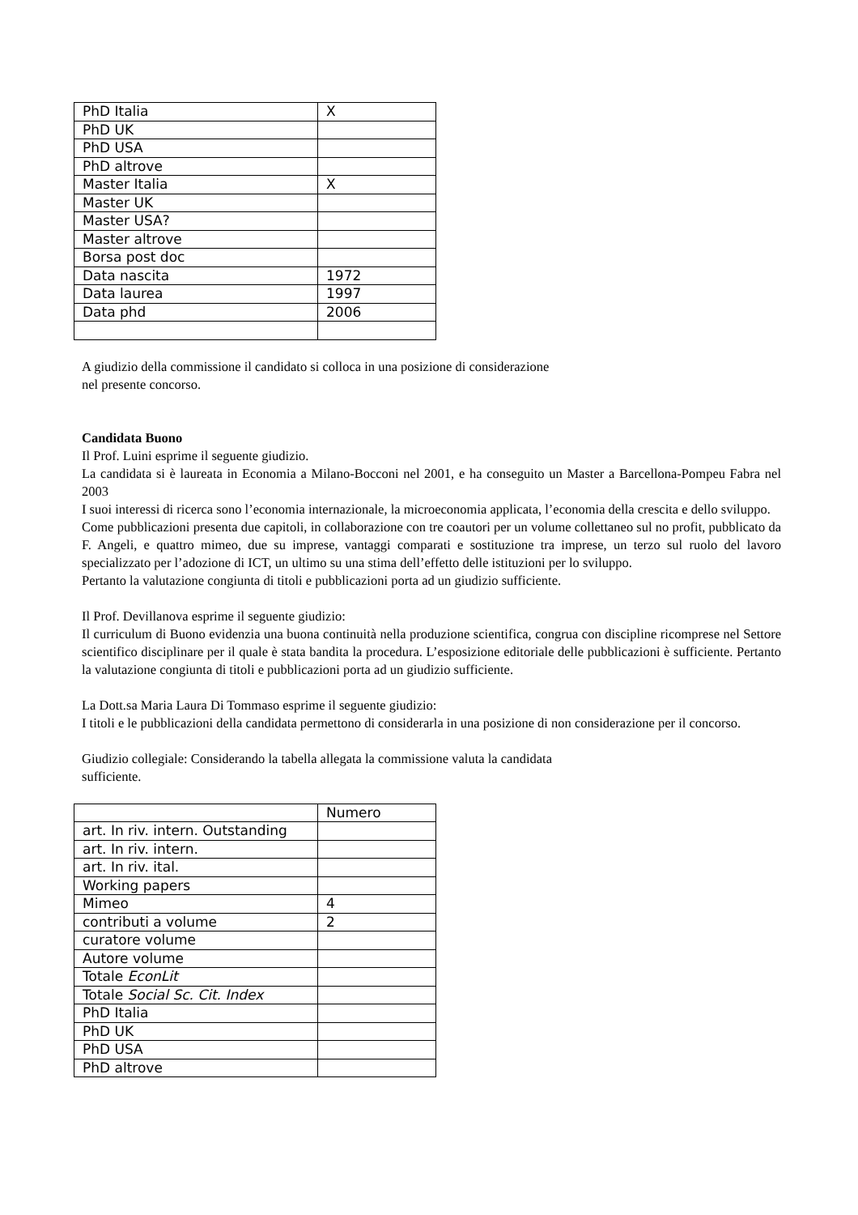| PhD Italia | X |
| PhD UK | |
| PhD USA | |
| PhD altrove | |
| Master Italia | X |
| Master UK | |
| Master USA? | |
| Master altrove | |
| Borsa post doc | |
| Data nascita | 1972 |
| Data laurea | 1997 |
| Data phd | 2006 |
A giudizio della commissione il candidato si colloca in una posizione di considerazione
nel presente concorso.
Candidata Buono
Il Prof. Luini esprime il seguente giudizio.
La candidata si è laureata in Economia a Milano-Bocconi nel 2001, e ha conseguito un Master a Barcellona-Pompeu Fabra nel 2003
I suoi interessi di ricerca sono l’economia internazionale, la microeconomia applicata, l’economia della crescita e dello sviluppo.
Come pubblicazioni presenta due capitoli, in collaborazione con tre coautori per un volume collettaneo sul no profit, pubblicato da F. Angeli, e quattro mimeo, due su imprese, vantaggi comparati e sostituzione tra imprese, un terzo sul ruolo del lavoro specializzato per l’adozione di ICT, un ultimo su una stima dell’effetto delle istituzioni per lo sviluppo.
Pertanto la valutazione congiunta di titoli e pubblicazioni porta ad un giudizio sufficiente.
Il Prof. Devillanova esprime il seguente giudizio:
Il curriculum di Buono evidenzia una buona continuità nella produzione scientifica, congrua con discipline ricomprese nel Settore scientifico disciplinare per il quale è stata bandita la procedura. L’esposizione editoriale delle pubblicazioni è sufficiente. Pertanto la valutazione congiunta di titoli e pubblicazioni porta ad un giudizio sufficiente.
La Dott.sa Maria Laura Di Tommaso esprime il seguente giudizio:
I titoli e le pubblicazioni della candidata permettono di considerarla in una posizione di non considerazione per il concorso.
Giudizio collegiale: Considerando la tabella allegata la commissione valuta la candidata
sufficiente.
| | Numero |
| art. In riv. intern. Outstanding | |
| art. In riv. intern. | |
| art. In riv. ital. | |
| Working papers | |
| Mimeo | 4 |
| contributi a volume | 2 |
| curatore volume | |
| Autore volume | |
| Totale EconLit | |
| Totale Social Sc. Cit. Index | |
| PhD Italia | |
| PhD UK | |
| PhD USA | |
| PhD altrove | |